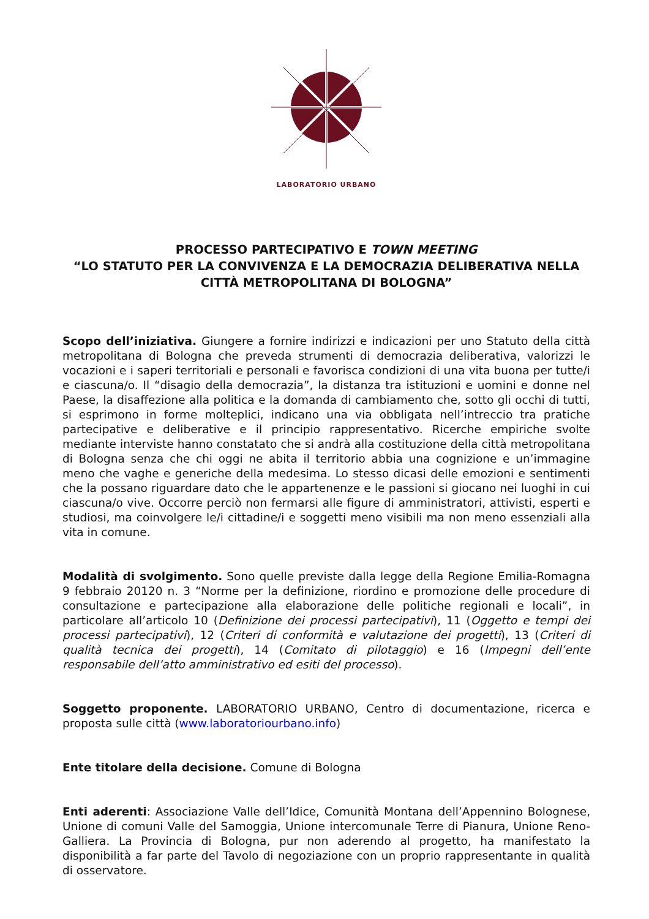LABORATORIO URBANO
PROCESSO PARTECIPATIVO E TOWN MEETING
“LO STATUTO PER LA CONVIVENZA E LA DEMOCRAZIA DELIBERATIVA NELLA CITTÀ METROPOLITANA DI BOLOGNA”
Scopo dell’iniziativa. Giungere a fornire indirizzi e indicazioni per uno Statuto della città metropolitana di Bologna che preveda strumenti di democrazia deliberativa, valorizzi le vocazioni e i saperi territoriali e personali e favorisca condizioni di una vita buona per tutte/i e ciascuna/o. Il “disagio della democrazia”, la distanza tra istituzioni e uomini e donne nel Paese, la disaffezione alla politica e la domanda di cambiamento che, sotto gli occhi di tutti, si esprimono in forme molteplici, indicano una via obbligata nell’intreccio tra pratiche partecipative e deliberative e il principio rappresentativo. Ricerche empiriche svolte mediante interviste hanno constatato che si andrà alla costituzione della città metropolitana di Bologna senza che chi oggi ne abita il territorio abbia una cognizione e un’immagine meno che vaghe e generiche della medesima. Lo stesso dicasi delle emozioni e sentimenti che la possano riguardare dato che le appartenenze e le passioni si giocano nei luoghi in cui ciascuna/o vive. Occorre perciò non fermarsi alle figure di amministratori, attivisti, esperti e studiosi, ma coinvolgere le/i cittadine/i e soggetti meno visibili ma non meno essenziali alla vita in comune.
Modalità di svolgimento. Sono quelle previste dalla legge della Regione Emilia-Romagna 9 febbraio 20120 n. 3 “Norme per la definizione, riordino e promozione delle procedure di consultazione e partecipazione alla elaborazione delle politiche regionali e locali”, in particolare all’articolo 10 (Definizione dei processi partecipativi), 11 (Oggetto e tempi dei processi partecipativi), 12 (Criteri di conformità e valutazione dei progetti), 13 (Criteri di qualità tecnica dei progetti), 14 (Comitato di pilotaggio) e 16 (Impegni dell’ente responsabile dell’atto amministrativo ed esiti del processo).
Soggetto proponente. LABORATORIO URBANO, Centro di documentazione, ricerca e proposta sulle città (www.laboratoriourbano.info)
Ente titolare della decisione. Comune di Bologna
Enti aderenti: Associazione Valle dell’Idice, Comunità Montana dell’Appennino Bolognese, Unione di comuni Valle del Samoggia, Unione intercomunale Terre di Pianura, Unione Reno-Galliera. La Provincia di Bologna, pur non aderendo al progetto, ha manifestato la disponibilità a far parte del Tavolo di negoziazione con un proprio rappresentante in qualità di osservatore.